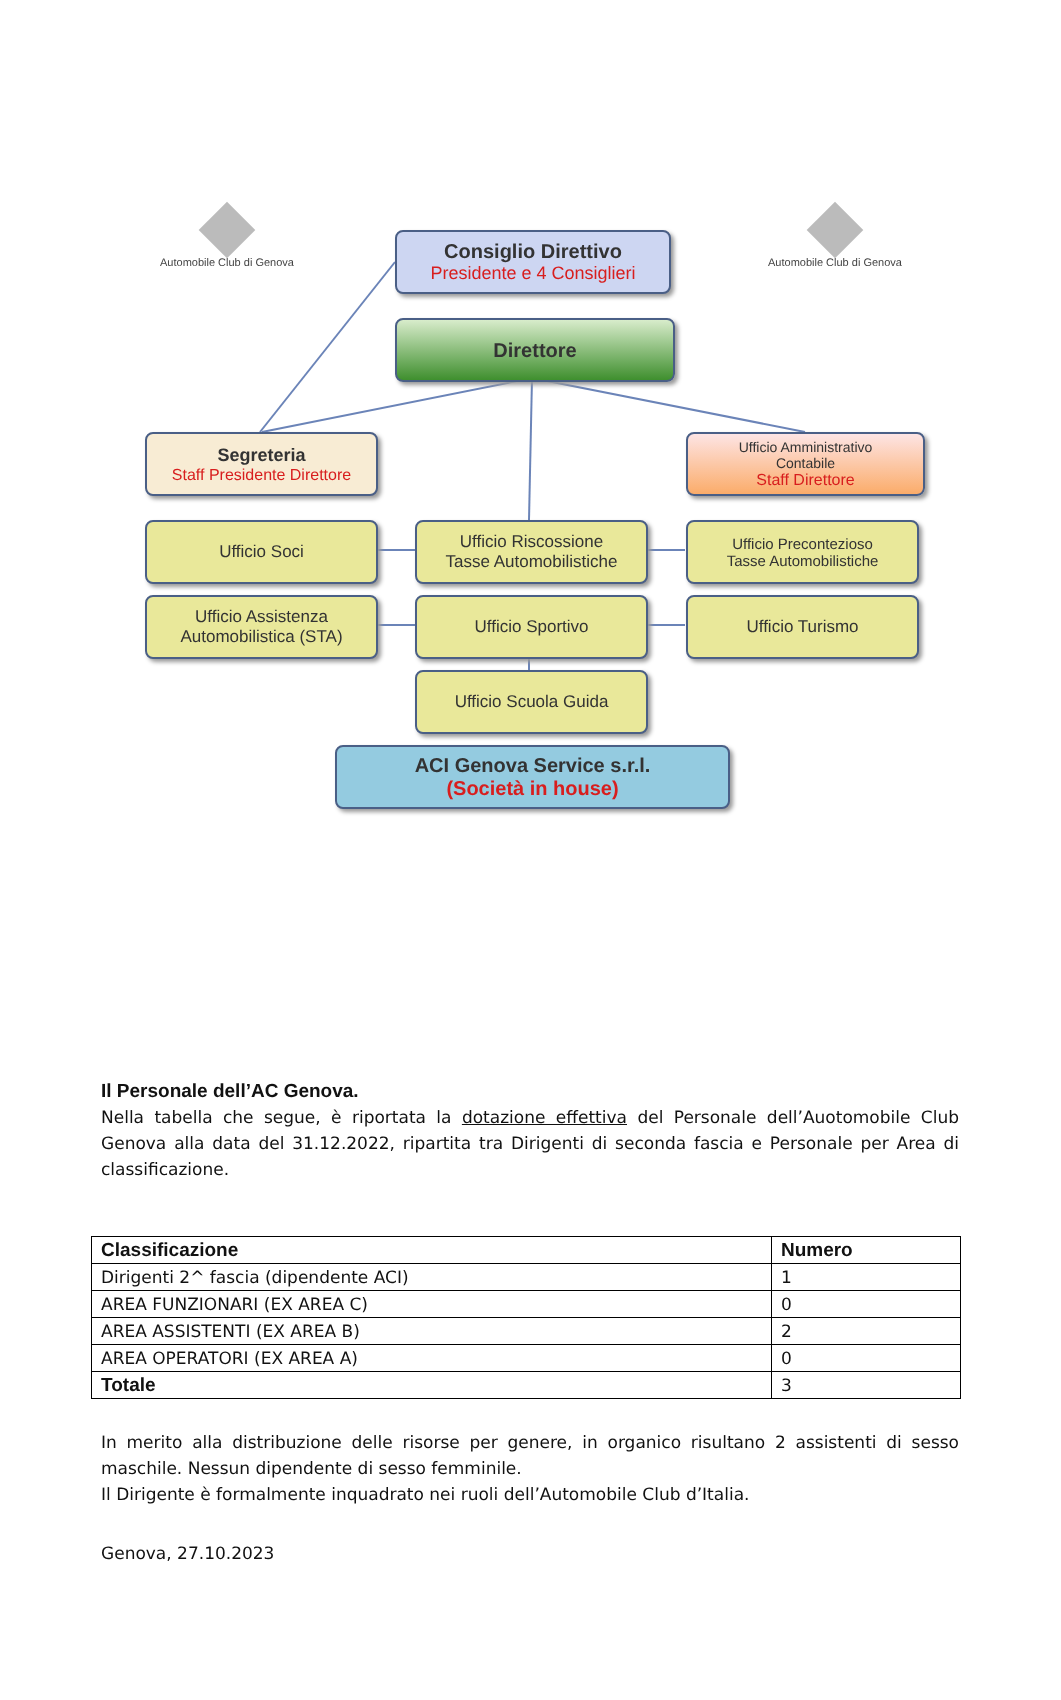Automobile Club di Genova Automobile Club di Genova
Consiglio Direttivo
Presidente e 4 Consiglieri
Direttore
Segreteria
Staff Presidente Direttore
Ufficio Amministrativo
Contabile
Staff Direttore
Ufficio Soci
Ufficio Riscossione
Tasse Automobilistiche
Ufficio Precontezioso
Tasse Automobilistiche
Ufficio Assistenza
Automobilistica (STA)
Ufficio Sportivo Ufficio Turismo
Ufficio Scuola Guida
ACI Genova Service s.r.l.
(Società in house)
Il Personale dell’AC Genova.
Nella tabella che segue, è riportata la dotazione effettiva del Personale dell’Auotomobile Club Genova alla data del 31.12.2022, ripartita tra Dirigenti di seconda fascia e Personale per Area di classificazione.
| Classificazione | Numero |
| --- | --- |
| Dirigenti 2^ fascia (dipendente ACI) | 1 |
| AREA FUNZIONARI (EX AREA C) | 0 |
| AREA ASSISTENTI (EX AREA B) | 2 |
| AREA OPERATORI (EX AREA A) | 0 |
| Totale | 3 |
In merito alla distribuzione delle risorse per genere, in organico risultano 2 assistenti di sesso maschile. Nessun dipendente di sesso femminile.
Il Dirigente è formalmente inquadrato nei ruoli dell’Automobile Club d’Italia.
Genova, 27.10.2023